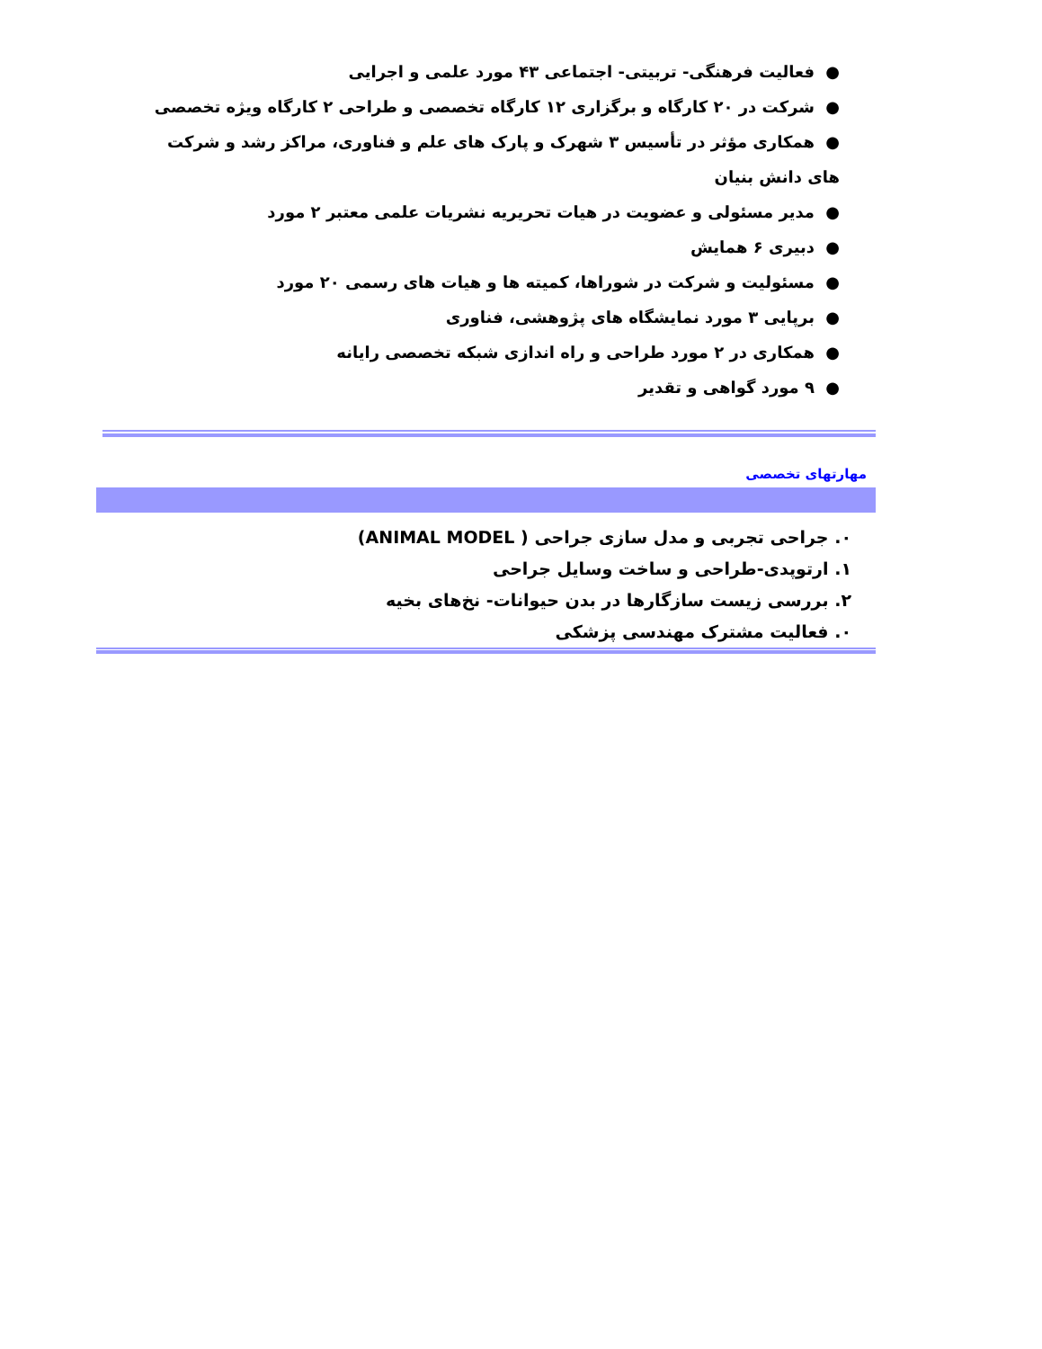● فعالیت فرهنگی- تربیتی- اجتماعی ۴۳ مورد علمی و اجرایی
● شرکت در ۲۰ کارگاه و برگزاری ۱۲ کارگاه تخصصی و طراحی ۲ کارگاه ویژه تخصصی
● همکاری مؤثر در تأسیس ۳ شهرک و پارک های علم و فناوری، مراکز رشد و شرکت های دانش بنیان
● مدیر مسئولی و عضویت در هیات تحریریه نشریات علمی معتبر ۲ مورد
● دبیری ۶ همایش
● مسئولیت و شرکت در شوراها، کمیته ها و هیات های رسمی ۲۰ مورد
● برپایی ۳ مورد نمایشگاه های پژوهشی، فناوری
● همکاری در ۲ مورد طراحی و راه اندازی شبکه تخصصی رایانه
● ۹ مورد گواهی و تقدیر
مهارتهای تخصصی
۰. جراحی تجربی و مدل سازی جراحی ( ANIMAL MODEL)
۱. ارتوپدی-طراحی و ساخت وسایل جراحی
۲. بررسی زیست سازگارها در بدن حیوانات- نخ‌های بخیه
۰. فعالیت مشترک مهندسی پزشکی